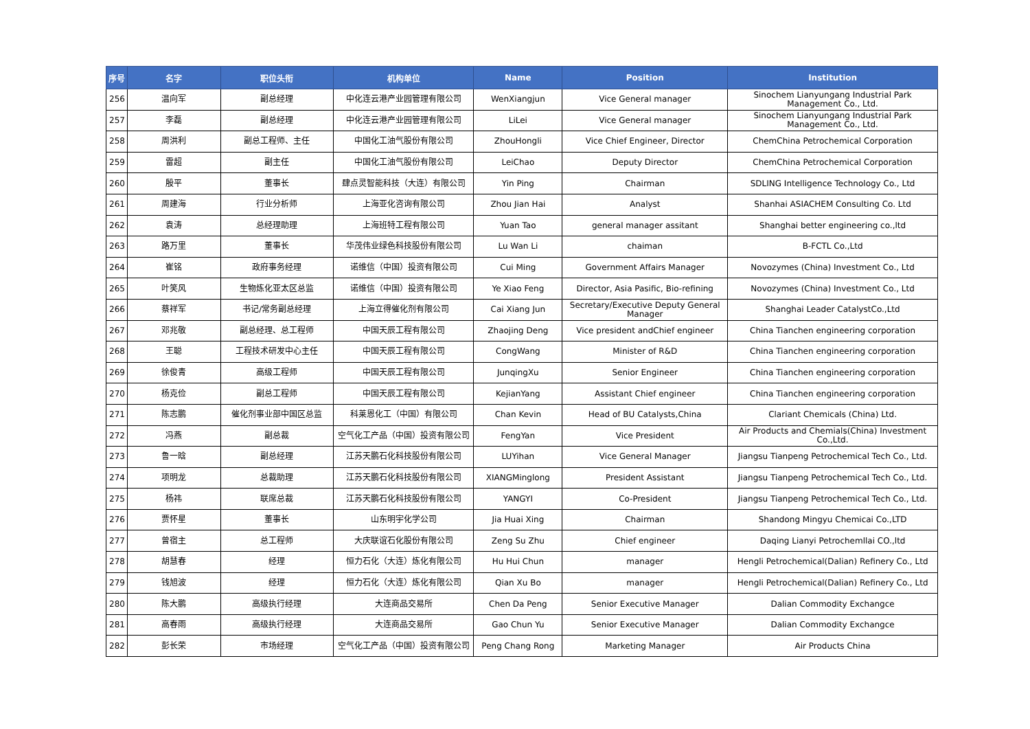| 序号 | 名字 | 职位头衔 | 机构单位 | Name | Position | Institution |
| --- | --- | --- | --- | --- | --- | --- |
| 256 | 温向军 | 副总经理 | 中化连云港产业园管理有限公司 | WenXiangjun | Vice General manager | Sinochem Lianyungang Industrial Park Management Co., Ltd. |
| 257 | 李磊 | 副总经理 | 中化连云港产业园管理有限公司 | LiLei | Vice General manager | Sinochem Lianyungang Industrial Park Management Co., Ltd. |
| 258 | 周洪利 | 副总工程师、主任 | 中国化工油气股份有限公司 | ZhouHongli | Vice Chief Engineer, Director | ChemChina Petrochemical Corporation |
| 259 | 雷超 | 副主任 | 中国化工油气股份有限公司 | LeiChao | Deputy Director | ChemChina Petrochemical Corporation |
| 260 | 殷平 | 董事长 | 肆点灵智能科技（大连）有限公司 | Yin Ping | Chairman | SDLING Intelligence Technology Co., Ltd |
| 261 | 周建海 | 行业分析师 | 上海亚化咨询有限公司 | Zhou Jian Hai | Analyst | Shanhai ASIACHEM Consulting Co. Ltd |
| 262 | 袁涛 | 总经理助理 | 上海班特工程有限公司 | Yuan Tao | general manager assitant | Shanghai better engineering co.,ltd |
| 263 | 路万里 | 董事长 | 华茂伟业绿色科技股份有限公司 | Lu Wan Li | chaiman | B-FCTL Co.,Ltd |
| 264 | 崔铭 | 政府事务经理 | 诺维信（中国）投资有限公司 | Cui Ming | Government Affairs Manager | Novozymes (China) Investment Co., Ltd |
| 265 | 叶笑风 | 生物炼化亚太区总监 | 诺维信（中国）投资有限公司 | Ye Xiao Feng | Director, Asia Pasific, Bio-refining | Novozymes (China) Investment Co., Ltd |
| 266 | 蔡祥军 | 书记/常务副总经理 | 上海立得催化剂有限公司 | Cai Xiang Jun | Secretary/Executive Deputy General Manager | Shanghai Leader CatalystCo.,Ltd |
| 267 | 邓兆敬 | 副总经理、总工程师 | 中国天辰工程有限公司 | Zhaojing Deng | Vice president andChief engineer | China Tianchen engineering corporation |
| 268 | 王聪 | 工程技术研发中心主任 | 中国天辰工程有限公司 | CongWang | Minister of R&D | China Tianchen engineering corporation |
| 269 | 徐俊青 | 高级工程师 | 中国天辰工程有限公司 | JunqingXu | Senior Engineer | China Tianchen engineering corporation |
| 270 | 杨克俭 | 副总工程师 | 中国天辰工程有限公司 | KejianYang | Assistant Chief engineer | China Tianchen engineering corporation |
| 271 | 陈志鹏 | 催化剂事业部中国区总监 | 科莱恩化工（中国）有限公司 | Chan Kevin | Head of BU Catalysts,China | Clariant Chemicals (China) Ltd. |
| 272 | 冯燕 | 副总裁 | 空气化工产品（中国）投资有限公司 | FengYan | Vice President | Air Products and Chemials(China) Investment Co.,Ltd. |
| 273 | 鲁一晗 | 副总经理 | 江苏天鹏石化科技股份有限公司 | LUYihan | Vice General Manager | Jiangsu Tianpeng Petrochemical Tech Co., Ltd. |
| 274 | 项明龙 | 总裁助理 | 江苏天鹏石化科技股份有限公司 | XIANGMinglong | President Assistant | Jiangsu Tianpeng Petrochemical Tech Co., Ltd. |
| 275 | 杨祎 | 联席总裁 | 江苏天鹏石化科技股份有限公司 | YANGYI | Co-President | Jiangsu Tianpeng Petrochemical Tech Co., Ltd. |
| 276 | 贾怀星 | 董事长 | 山东明宇化学公司 | Jia Huai Xing | Chairman | Shandong Mingyu Chemicai Co.,LTD |
| 277 | 曾宿主 | 总工程师 | 大庆联谊石化股份有限公司 | Zeng Su Zhu | Chief engineer | Daqing Lianyi Petrochemllai CO.,ltd |
| 278 | 胡慧春 | 经理 | 恒力石化（大连）炼化有限公司 | Hu Hui Chun | manager | Hengli Petrochemical(Dalian) Refinery Co., Ltd |
| 279 | 钱旭波 | 经理 | 恒力石化（大连）炼化有限公司 | Qian Xu Bo | manager | Hengli Petrochemical(Dalian) Refinery Co., Ltd |
| 280 | 陈大鹏 | 高级执行经理 | 大连商品交易所 | Chen Da Peng | Senior Executive Manager | Dalian Commodity Exchangce |
| 281 | 高春雨 | 高级执行经理 | 大连商品交易所 | Gao Chun Yu | Senior Executive Manager | Dalian Commodity Exchangce |
| 282 | 彭长荣 | 市场经理 | 空气化工产品（中国）投资有限公司 | Peng Chang Rong | Marketing Manager | Air Products China |